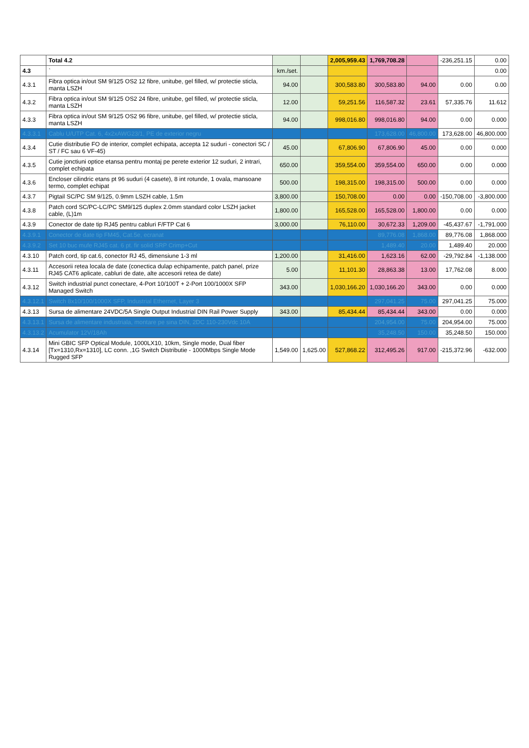| | Total 4.2 | | | 2,005,959.43 | 1,769,708.28 | | -236,251.15 | 0.00 |
| 4.3 | ` | km./set. | | | | | | 0.00 |
| 4.3.1 | Fibra optica in/out SM 9/125 OS2 12 fibre, unitube, gel filled, w/ protectie sticla, manta LSZH | 94.00 | | 300,583.80 | 300,583.80 | 94.00 | 0.00 | 0.00 |
| 4.3.2 | Fibra optica in/out SM 9/125 OS2 24 fibre, unitube, gel filled, w/ protectie sticla, manta LSZH | 12.00 | | 59,251.56 | 116,587.32 | 23.61 | 57,335.76 | 11.612 |
| 4.3.3 | Fibra optica in/out SM 9/125 OS2 96 fibre, unitube, gel filled, w/ protectie sticla, manta LSZH | 94.00 | | 998,016.80 | 998,016.80 | 94.00 | 0.00 | 0.000 |
| 4.3.3.1 | Cablu U/UTP Cat. 6, 4x2xAWG23/1, PE de exterior negru | | | | 173,628.00 | 46,800.00 | 173,628.00 | 46,800.000 |
| 4.3.4 | Cutie distributie FO de interior, complet echipata, accepta 12 suduri - conectori SC / ST / FC sau 6 VF-45) | 45.00 | | 67,806.90 | 67,806.90 | 45.00 | 0.00 | 0.000 |
| 4.3.5 | Cutie jonctiuni optice etansa pentru montaj pe perete exterior 12 suduri, 2 intrari, complet echipata | 650.00 | | 359,554.00 | 359,554.00 | 650.00 | 0.00 | 0.000 |
| 4.3.6 | Encloser cilindric etans pt 96 suduri (4 casete), 8 int rotunde, 1 ovala, mansoane termo, complet echipat | 500.00 | | 198,315.00 | 198,315.00 | 500.00 | 0.00 | 0.000 |
| 4.3.7 | Pigtail SC/PC SM 9/125, 0.9mm LSZH cable, 1.5m | 3,800.00 | | 150,708.00 | 0.00 | 0.00 | -150,708.00 | -3,800.000 |
| 4.3.8 | Patch cord SC/PC-LC/PC SM9/125 duplex 2.0mm standard color LSZH jacket cable, (L)1m | 1,800.00 | | 165,528.00 | 165,528.00 | 1,800.00 | 0.00 | 0.000 |
| 4.3.9 | Conector de date tip RJ45 pentru cabluri F/FTP Cat 6 | 3,000.00 | | 76,110.00 | 30,672.33 | 1,209.00 | -45,437.67 | -1,791.000 |
| 4.3.9.1 | Conector de date tip FM45, Cat.5e, ecranat | | | | 89,776.08 | 1,868.00 | 89,776.08 | 1,868.000 |
| 4.3.9.2 | Set 10 buc mufe RJ45 cat. 6 pt. fir solid SRP Crimp+Cut | | | | 1,489.40 | 20.00 | 1,489.40 | 20.000 |
| 4.3.10 | Patch cord, tip cat.6, conector RJ 45, dimensiune 1-3 ml | 1,200.00 | | 31,416.00 | 1,623.16 | 62.00 | -29,792.84 | -1,138.000 |
| 4.3.11 | Accesorii retea locala de date (conectica dulap echipamente, patch panel, prize RJ45 CAT6 aplicate, cabluri de date, alte accesorii retea de date) | 5.00 | | 11,101.30 | 28,863.38 | 13.00 | 17,762.08 | 8.000 |
| 4.3.12 | Switch industrial punct conectare, 4-Port 10/100T + 2-Port 100/1000X SFP Managed Switch | 343.00 | | 1,030,166.20 | 1,030,166.20 | 343.00 | 0.00 | 0.000 |
| 4.3.12.1 | Switch 8x10/100/1000X SFP, Industrial Ethernet, Layer 3 | | | | 297,041.25 | 75.00 | 297,041.25 | 75.000 |
| 4.3.13 | Sursa de alimentare 24VDC/5A Single Output Industrial DIN Rail Power Supply | 343.00 | | 85,434.44 | 85,434.44 | 343.00 | 0.00 | 0.000 |
| 4.3.13.1 | Sursa de alimentare industriala, montare pe sina DIN, 2DC 110-230Vdc 10A | | | | 204,954.00 | 75.00 | 204,954.00 | 75.000 |
| 4.3.13.2 | Acumulator 12V/18Ah | | | | 35,248.50 | 150.00 | 35,248.50 | 150.000 |
| 4.3.14 | Mini GBIC SFP Optical Module, 1000LX10, 10km, Single mode, Dual fiber [Tx=1310,Rx=1310], LC conn. ,1G Switch Distributie - 1000Mbps Single Mode Rugged SFP | 1,549.00 | 1,625.00 | 527,868.22 | 312,495.26 | 917.00 | -215,372.96 | -632.000 |